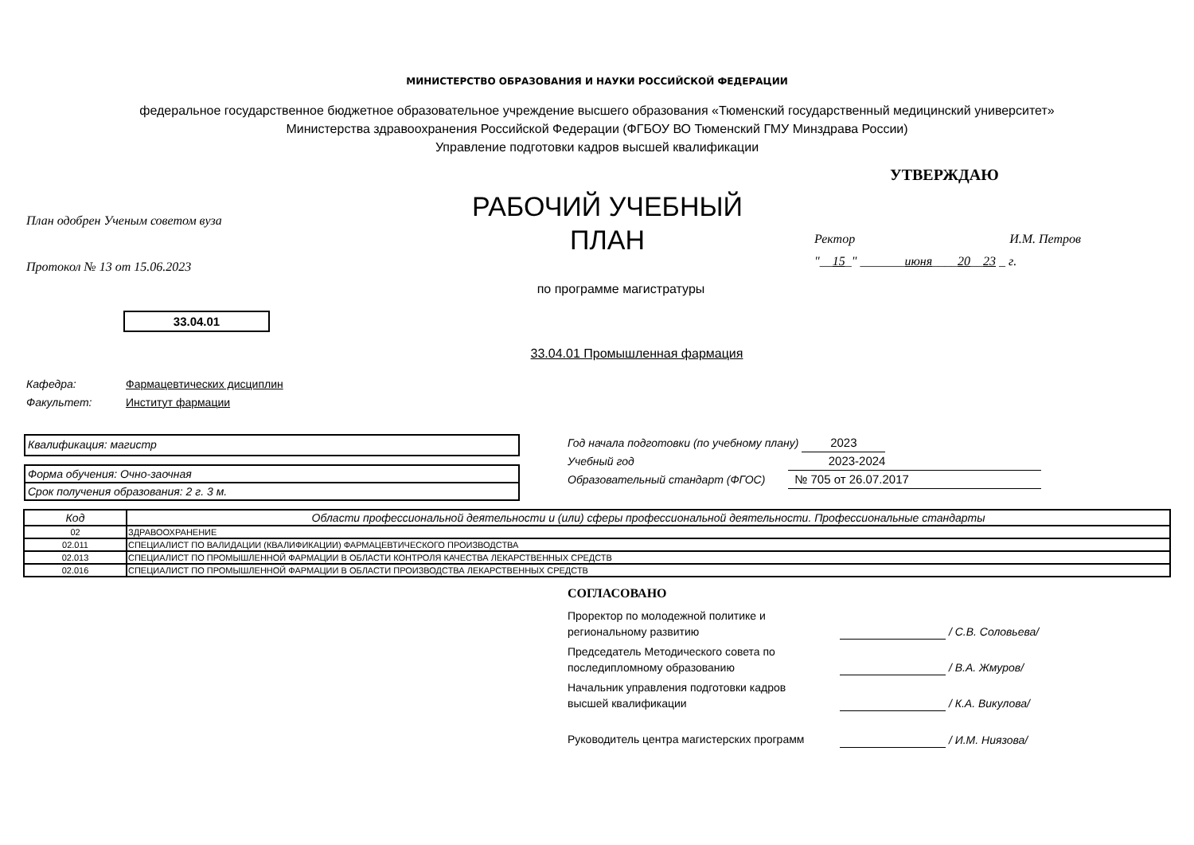МИНИСТЕРСТВО ОБРАЗОВАНИЯ И НАУКИ РОССИЙСКОЙ ФЕДЕРАЦИИ
федеральное государственное бюджетное образовательное учреждение высшего образования «Тюменский государственный медицинский университет»
Министерства здравоохранения Российской Федерации (ФГБОУ ВО Тюменский ГМУ Минздрава России)
Управление подготовки кадров высшей квалификации
План одобрен Ученым советом вуза
Протокол № 13 от 15.06.2023
РАБОЧИЙ УЧЕБНЫЙ
ПЛАН
УТВЕРЖДАЮ
Ректор И.М. Петров
"__15_" _______июня____20__23 _ г.
по программе магистратуры
33.04.01
33.04.01 Промышленная фармация
Кафедра: Фармацевтических дисциплин
Факультет: Институт фармации
Квалификация: магистр
Форма обучения: Очно-заочная
Срок получения образования: 2 г. 3 м.
Год начала подготовки (по учебному плану) 2023
Учебный год 2023-2024
Образовательный стандарт (ФГОС) № 705 от 26.07.2017
| Код | Области профессиональной деятельности и (или) сферы профессиональной деятельности. Профессиональные стандарты |
| --- | --- |
| 02 | ЗДРАВООХРАНЕНИЕ |
| 02.011 | СПЕЦИАЛИСТ ПО ВАЛИДАЦИИ (КВАЛИФИКАЦИИ) ФАРМАЦЕВТИЧЕСКОГО ПРОИЗВОДСТВА |
| 02.013 | СПЕЦИАЛИСТ ПО ПРОМЫШЛЕННОЙ ФАРМАЦИИ В ОБЛАСТИ КОНТРОЛЯ КАЧЕСТВА ЛЕКАРСТВЕННЫХ СРЕДСТВ |
| 02.016 | СПЕЦИАЛИСТ ПО ПРОМЫШЛЕННОЙ ФАРМАЦИИ В ОБЛАСТИ ПРОИЗВОДСТВА ЛЕКАРСТВЕННЫХ СРЕДСТВ |
СОГЛАСОВАНО
Проректор по молодежной политике и
региональному развитию
/ С.В. Соловьева/
Председатель Методического совета по
последипломному образованию
/ В.А. Жмуров/
Начальник управления подготовки кадров
высшей квалификации
/ К.А. Викулова/
Руководитель центра магистерских программ
/ И.М. Ниязова/